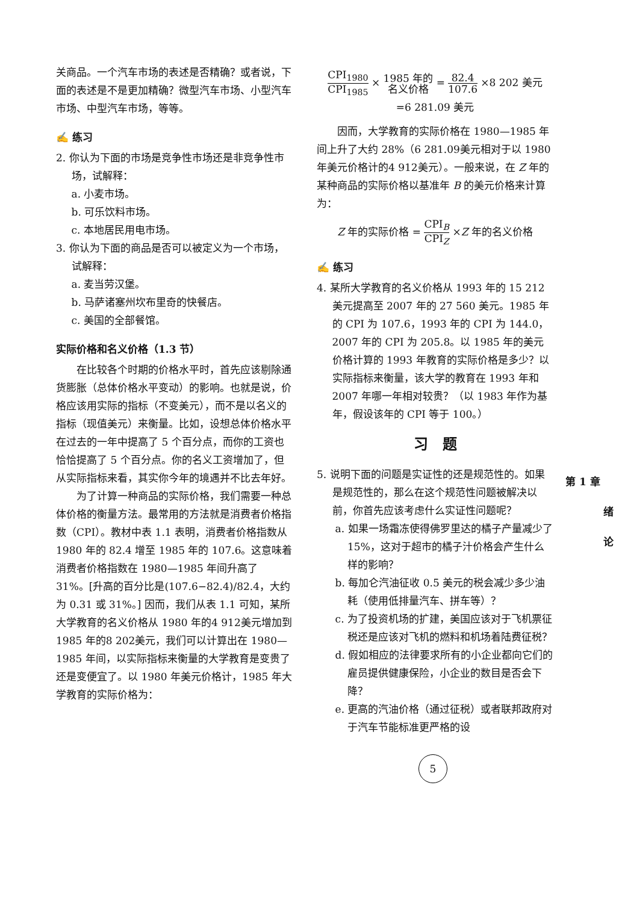关商品。一个汽车市场的表述是否精确？或者说，下面的表述是不是更加精确？微型汽车市场、小型汽车市场、中型汽车市场，等等。
✍ 练习
2. 你认为下面的市场是竞争性市场还是非竞争性市场，试解释：
a. 小麦市场。
b. 可乐饮料市场。
c. 本地居民用电市场。
3. 你认为下面的商品是否可以被定义为一个市场，试解释：
a. 麦当劳汉堡。
b. 马萨诸塞州坎布里奇的快餐店。
c. 美国的全部餐馆。
实际价格和名义价格（1.3 节）
在比较各个时期的价格水平时，首先应该剔除通货膨胀（总体价格水平变动）的影响。也就是说，价格应该用实际的指标（不变美元），而不是以名义的指标（现值美元）来衡量。比如，设想总体价格水平在过去的一年中提高了 5 个百分点，而你的工资也恰恰提高了 5 个百分点。你的名义工资增加了，但从实际指标来看，其实你今年的境遇并不比去年好。
为了计算一种商品的实际价格，我们需要一种总体价格的衡量方法。最常用的方法就是消费者价格指数（CPI）。教材中表 1.1 表明，消费者价格指数从 1980 年的 82.4 增至 1985 年的 107.6。这意味着消费者价格指数在 1980—1985 年间升高了 31%。[升高的百分比是(107.6−82.4)/82.4，大约为 0.31 或 31%。] 因而，我们从表 1.1 可知，某所大学教育的名义价格从 1980 年的4 912美元增加到 1985 年的8 202美元，我们可以计算出在 1980—1985 年间，以实际指标来衡量的大学教育是变贵了还是变便宜了。以 1980 年美元价格计，1985 年大学教育的实际价格为：
CPI<sub>1980</sub> CPI<sub>1985</sub> × 1985 年的 名义价格 = 82.4 107.6 ×8 202 美元
=6 281.09 美元
因而，大学教育的实际价格在 1980—1985 年间上升了大约 28%（6 281.09美元相对于以 1980 年美元价格计的4 912美元）。一般来说，在 Z 年的某种商品的实际价格以基准年 B 的美元价格来计算为：
Z 年的实际价格 = CPI<sub>B</sub> CPI<sub>Z</sub> ×Z 年的名义价格
✍ 练习
4. 某所大学教育的名义价格从 1993 年的 15 212美元提高至 2007 年的 27 560 美元。1985 年的 CPI 为 107.6，1993 年的 CPI 为 144.0，2007 年的 CPI 为 205.8。以 1985 年的美元价格计算的 1993 年教育的实际价格是多少？以实际指标来衡量，该大学的教育在 1993 年和 2007 年哪一年相对较贵？（以 1983 年作为基年，假设该年的 CPI 等于 100。）
习　题
5. 说明下面的问题是实证性的还是规范性的。如果是规范性的，那么在这个规范性问题被解决以前，你首先应该考虑什么实证性问题呢？
a. 如果一场霜冻使得佛罗里达的橘子产量减少了 15%，这对于超市的橘子汁价格会产生什么样的影响？
b. 每加仑汽油征收 0.5 美元的税会减少多少油耗（使用低排量汽车、拼车等）？
c. 为了投资机场的扩建，美国应该对于飞机票征税还是应该对飞机的燃料和机场着陆费征税？
d. 假如相应的法律要求所有的小企业都向它们的雇员提供健康保险，小企业的数目是否会下降？
e. 更高的汽油价格（通过征税）或者联邦政府对于汽车节能标准更严格的设
第 1 章
绪
论
5